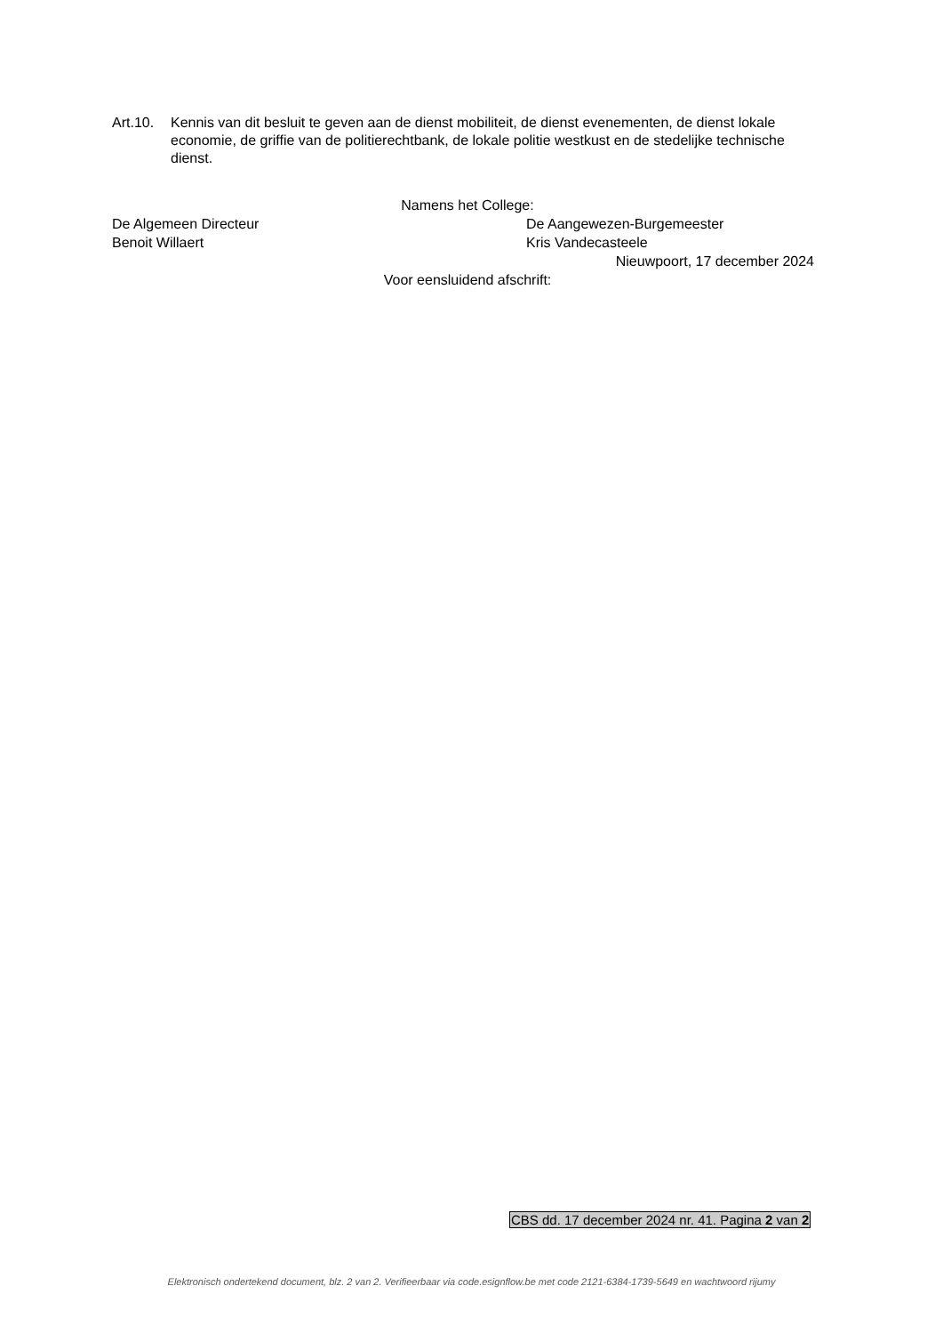Art.10.
Kennis van dit besluit te geven aan de dienst mobiliteit, de dienst evenementen, de dienst lokale economie, de griffie van de politierechtbank, de lokale politie westkust en de stedelijke technische dienst.
Namens het College:
De Algemeen Directeur De Aangewezen-Burgemeester
Benoit Willaert Kris Vandecasteele
Nieuwpoort, 17 december 2024
Voor eensluidend afschrift:
CBS dd. 17 december 2024 nr. 41. Pagina 2 van 2
Elektronisch ondertekend document, blz. 2 van 2. Verifieerbaar via code.esignflow.be met code 2121-6384-1739-5649 en wachtwoord rijumy